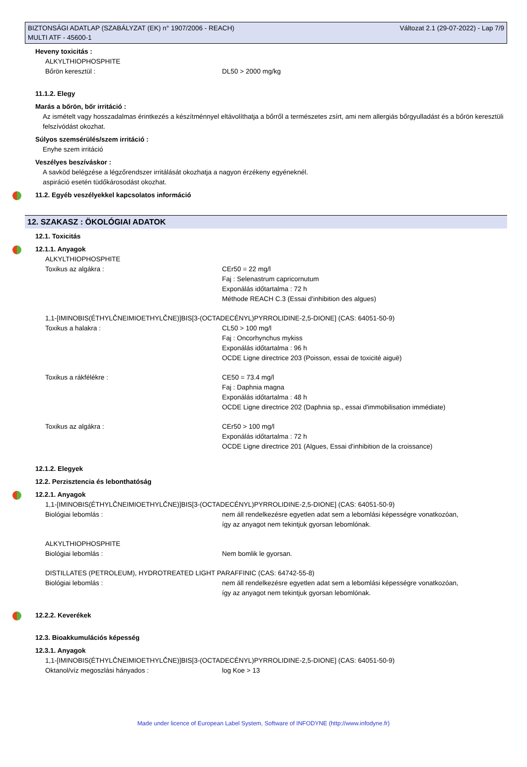BIZTONSÁGI ADATLAP (SZABÁLYZAT (EK) n° 1907/2006 - REACH)
MULTI ATF - 45600-1
Változat 2.1 (29-07-2022) - Lap 7/9
Heveny toxicitás :
ALKYLTHIOPHOSPHITE
Bőrön keresztül : DL50 > 2000 mg/kg
11.1.2. Elegy
Marás a bőrön, bőr irritáció :
Az ismételt vagy hosszadalmas érintkezés a készítménnyel eltávolíthatja a bőrről a természetes zsírt, ami nem allergiás bőrgyulladást és a bőrön keresztüli felszívódást okozhat.
Súlyos szemsérülés/szem irritáció :
Enyhe szem irritáció
Veszélyes beszíváskor :
A savköd belégzése a légzőrendszer irritálását okozhatja a nagyon érzékeny egyéneknél.
aspiráció esetén tüdőkárosodást okozhat.
11.2. Egyéb veszélyekkel kapcsolatos információ
12. SZAKASZ : ÖKOLÓGIAI ADATOK
12.1. Toxicitás
12.1.1. Anyagok
ALKYLTHIOPHOSPHITE
Toxikus az algákra : CEr50 = 22 mg/l
Faj : Selenastrum capricornutum
Exponálás időtartalma : 72 h
Méthode REACH C.3 (Essai d'inhibition des algues)
1,1-[IMINOBIS(ÉTHYLČNEIMIOETHYLČNE)]BIS[3-(OCTADECÉNYL)PYRROLIDINE-2,5-DIONE] (CAS: 64051-50-9)
Toxikus a halakra : CL50 > 100 mg/l
Faj : Oncorhynchus mykiss
Exponálás időtartalma : 96 h
OCDE Ligne directrice 203 (Poisson, essai de toxicité aiguë)
Toxikus a rákfélékre : CE50 = 73.4 mg/l
Faj : Daphnia magna
Exponálás időtartalma : 48 h
OCDE Ligne directrice 202 (Daphnia sp., essai d'immobilisation immédiate)
Toxikus az algákra : CEr50 > 100 mg/l
Exponálás időtartalma : 72 h
OCDE Ligne directrice 201 (Algues, Essai d'inhibition de la croissance)
12.1.2. Elegyek
12.2. Perzisztencia és lebonthatóság
12.2.1. Anyagok
1,1-[IMINOBIS(ÉTHYLČNEIMIOETHYLČNE)]BIS[3-(OCTADECÉNYL)PYRROLIDINE-2,5-DIONE] (CAS: 64051-50-9)
Biológiai lebomlás : nem áll rendelkezésre egyetlen adat sem a lebomlási képességre vonatkozóan,
így az anyagot nem tekintjuk gyorsan lebomlónak.
ALKYLTHIOPHOSPHITE
Biológiai lebomlás : Nem bomlik le gyorsan.
DISTILLATES (PETROLEUM), HYDROTREATED LIGHT PARAFFINIC (CAS: 64742-55-8)
Biológiai lebomlás : nem áll rendelkezésre egyetlen adat sem a lebomlási képességre vonatkozóan,
így az anyagot nem tekintjuk gyorsan lebomlónak.
12.2.2. Keverékek
12.3. Bioakkumulációs képesség
12.3.1. Anyagok
1,1-[IMINOBIS(ÉTHYLČNEIMIOETHYLČNE)]BIS[3-(OCTADECÉNYL)PYRROLIDINE-2,5-DIONE] (CAS: 64051-50-9)
Oktanol/víz megoszlási hányados : log Koe > 13
Made under licence of European Label System, Software of INFODYNE (http://www.infodyne.fr)